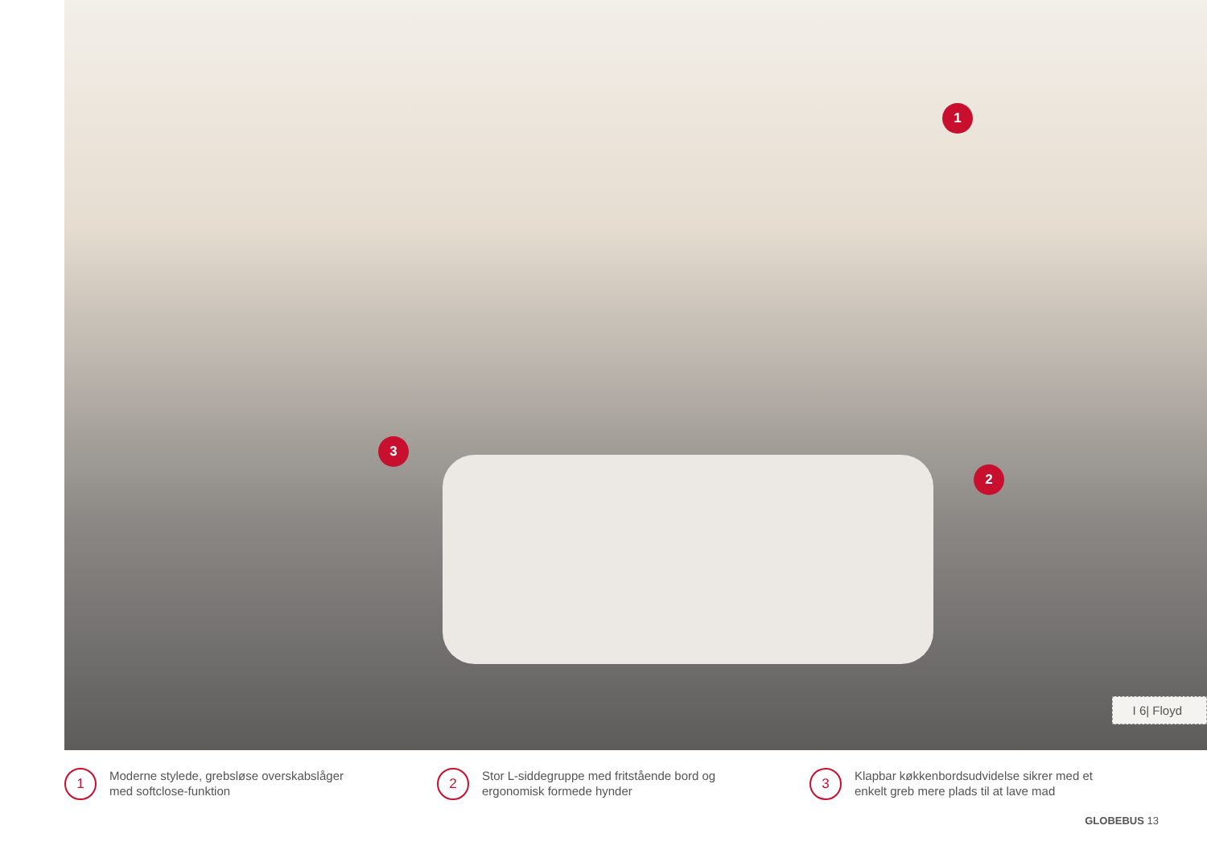1
2
3
I 6| Floyd
1
Moderne stylede, grebsløse overskabslåger
med softclose-funktion
2
Stor L-siddegruppe med fritstående bord og
ergonomisk formede hynder
3
Klapbar køkkenbordsudvidelse sikrer med et
enkelt greb mere plads til at lave mad
GLOBEBUS 13